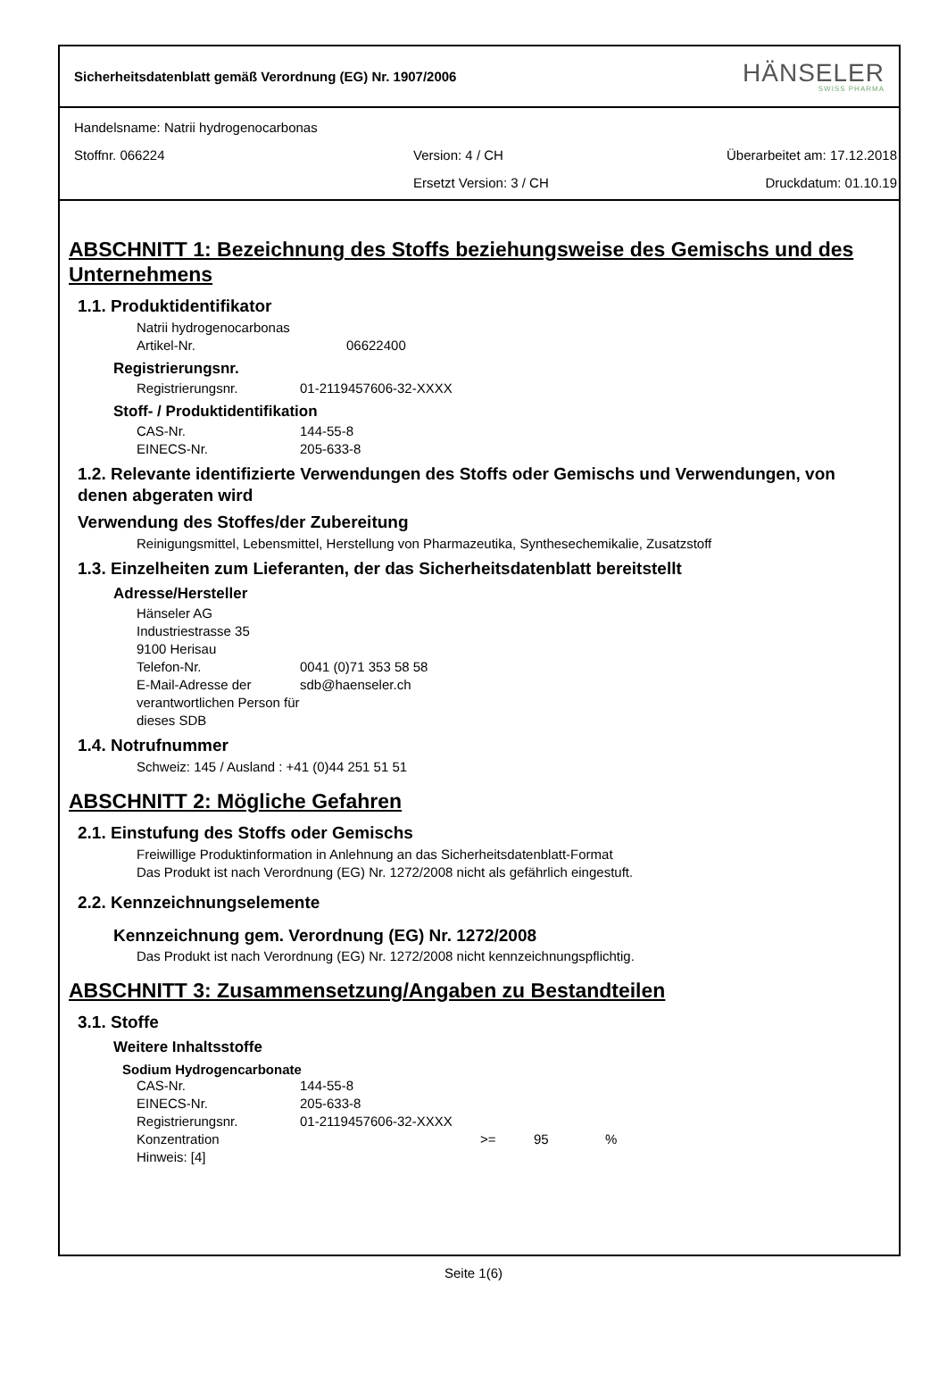Sicherheitsdatenblatt gemäß Verordnung (EG) Nr. 1907/2006
HÄNSELER
SWISS PHARMA
Handelsname: Natrii hydrogenocarbonas
Stoffnr. 066224 Version: 4 / CH Überarbeitet am: 17.12.2018
Ersetzt Version: 3 / CH Druckdatum: 01.10.19
ABSCHNITT 1: Bezeichnung des Stoffs beziehungsweise des Gemischs und des Unternehmens
1.1. Produktidentifikator
Natrii hydrogenocarbonas
Artikel-Nr. 06622400
Registrierungsnr.
Registrierungsnr. 01-2119457606-32-XXXX
Stoff- / Produktidentifikation
CAS-Nr. 144-55-8
EINECS-Nr. 205-633-8
1.2. Relevante identifizierte Verwendungen des Stoffs oder Gemischs und Verwendungen, von denen abgeraten wird
Verwendung des Stoffes/der Zubereitung
Reinigungsmittel, Lebensmittel, Herstellung von Pharmazeutika, Synthesechemikalie, Zusatzstoff
1.3. Einzelheiten zum Lieferanten, der das Sicherheitsdatenblatt bereitstellt
Adresse/Hersteller
Hänseler AG
Industriestrasse 35
9100 Herisau
Telefon-Nr. 0041 (0)71 353 58 58
E-Mail-Adresse der verantwortlichen Person für dieses SDB sdb@haenseler.ch
1.4. Notrufnummer
Schweiz: 145 / Ausland : +41 (0)44 251 51 51
ABSCHNITT 2: Mögliche Gefahren
2.1. Einstufung des Stoffs oder Gemischs
Freiwillige Produktinformation in Anlehnung an das Sicherheitsdatenblatt-Format
Das Produkt ist nach Verordnung (EG) Nr. 1272/2008 nicht als gefährlich eingestuft.
2.2. Kennzeichnungselemente
Kennzeichnung gem. Verordnung (EG) Nr. 1272/2008
Das Produkt ist nach Verordnung (EG) Nr. 1272/2008 nicht kennzeichnungspflichtig.
ABSCHNITT 3: Zusammensetzung/Angaben zu Bestandteilen
3.1. Stoffe
Weitere Inhaltsstoffe
Sodium Hydrogencarbonate
CAS-Nr. 144-55-8
EINECS-Nr. 205-633-8
Registrierungsnr. 01-2119457606-32-XXXX
Konzentration >= 95%
Hinweis: [4]
Seite 1(6)